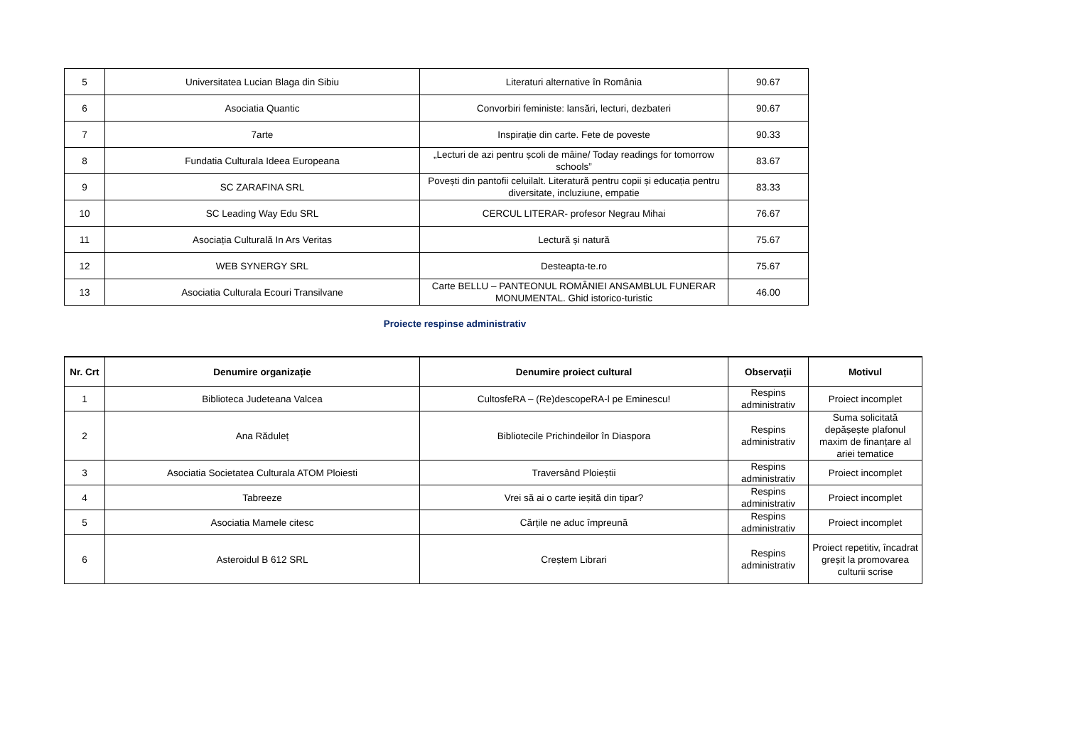| 5 | Universitatea Lucian Blaga din Sibiu | Literaturi alternative în România | 90.67 |
| 6 | Asociatia Quantic | Convorbiri feministe: lansări, lecturi, dezbateri | 90.67 |
| 7 | 7arte | Inspirație din carte. Fete de poveste | 90.33 |
| 8 | Fundatia Culturala Ideea Europeana | „Lecturi de azi pentru școli de mâine/ Today readings for tomorrow schools” | 83.67 |
| 9 | SC ZARAFINA SRL | Povești din pantofii celuilalt. Literatură pentru copii și educația pentru diversitate, incluziune, empatie | 83.33 |
| 10 | SC Leading Way Edu SRL | CERCUL LITERAR- profesor Negrau Mihai | 76.67 |
| 11 | Asociația Culturală In Ars Veritas | Lectură și natură | 75.67 |
| 12 | WEB SYNERGY SRL | Desteapta-te.ro | 75.67 |
| 13 | Asociatia Culturala Ecouri Transilvane | Carte BELLU – PANTEONUL ROMÂNIEI ANSAMBLUL FUNERAR MONUMENTAL. Ghid istorico-turistic | 46.00 |
Proiecte respinse administrativ
| Nr. Crt | Denumire organizație | Denumire proiect cultural | Observații | Motivul |
| --- | --- | --- | --- | --- |
| 1 | Biblioteca Judeteana Valcea | CultosfeRA – (Re)descopeRA-l pe Eminescu! | Respins administrativ | Proiect incomplet |
| 2 | Ana Răduleț | Bibliotecile Prichindeilor în Diaspora | Respins administrativ | Suma solicitată depășește plafonul maxim de finanțare al ariei tematice |
| 3 | Asociatia Societatea Culturala ATOM Ploiesti | Traversând Ploieștii | Respins administrativ | Proiect incomplet |
| 4 | Tabreeze | Vrei să ai o carte ieșită din tipar? | Respins administrativ | Proiect incomplet |
| 5 | Asociatia Mamele citesc | Cărțile ne aduc împreună | Respins administrativ | Proiect incomplet |
| 6 | Asteroidul B 612 SRL | Creștem Librari | Respins administrativ | Proiect repetitiv, încadrat greșit la promovarea culturii scrise |